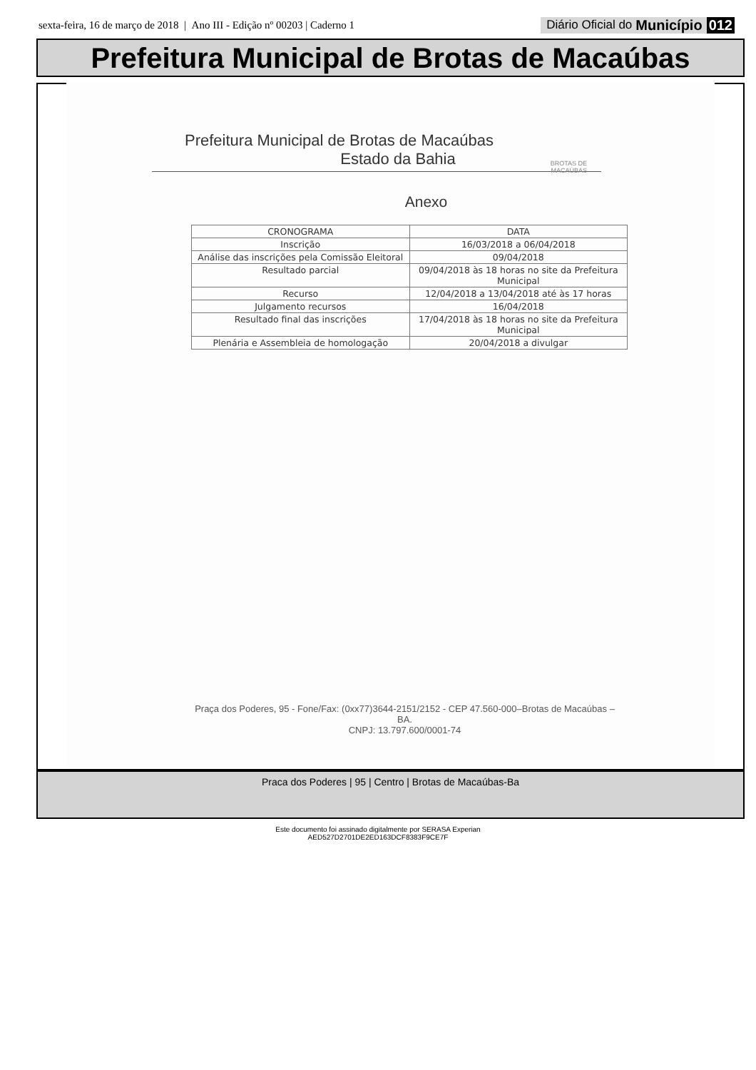sexta-feira, 16 de março de 2018 | Ano III - Edição nº 00203 | Caderno 1
Diário Oficial do Município 012
Prefeitura Municipal de Brotas de Macaúbas
BROTAS DE
MACAÚBAS
Prefeitura Municipal de Brotas de Macaúbas
Estado da Bahia
Anexo
| CRONOGRAMA | DATA |
| --- | --- |
| Inscrição | 16/03/2018 a 06/04/2018 |
| Análise das inscrições pela Comissão Eleitoral | 09/04/2018 |
| Resultado parcial | 09/04/2018 às 18 horas no site da Prefeitura Municipal |
| Recurso | 12/04/2018 a 13/04/2018 até às 17 horas |
| Julgamento recursos | 16/04/2018 |
| Resultado final das inscrições | 17/04/2018 às 18 horas no site da Prefeitura Municipal |
| Plenária e Assembleia de homologação | 20/04/2018 a divulgar |
Praça dos Poderes, 95 - Fone/Fax: (0xx77)3644-2151/2152 - CEP 47.560-000–Brotas de Macaúbas –
BA.
CNPJ: 13.797.600/0001-74
Praca dos Poderes | 95 | Centro | Brotas de Macaúbas-Ba
Este documento foi assinado digitalmente por SERASA Experian
AED527D2701DE2ED163DCF8383F9CE7F